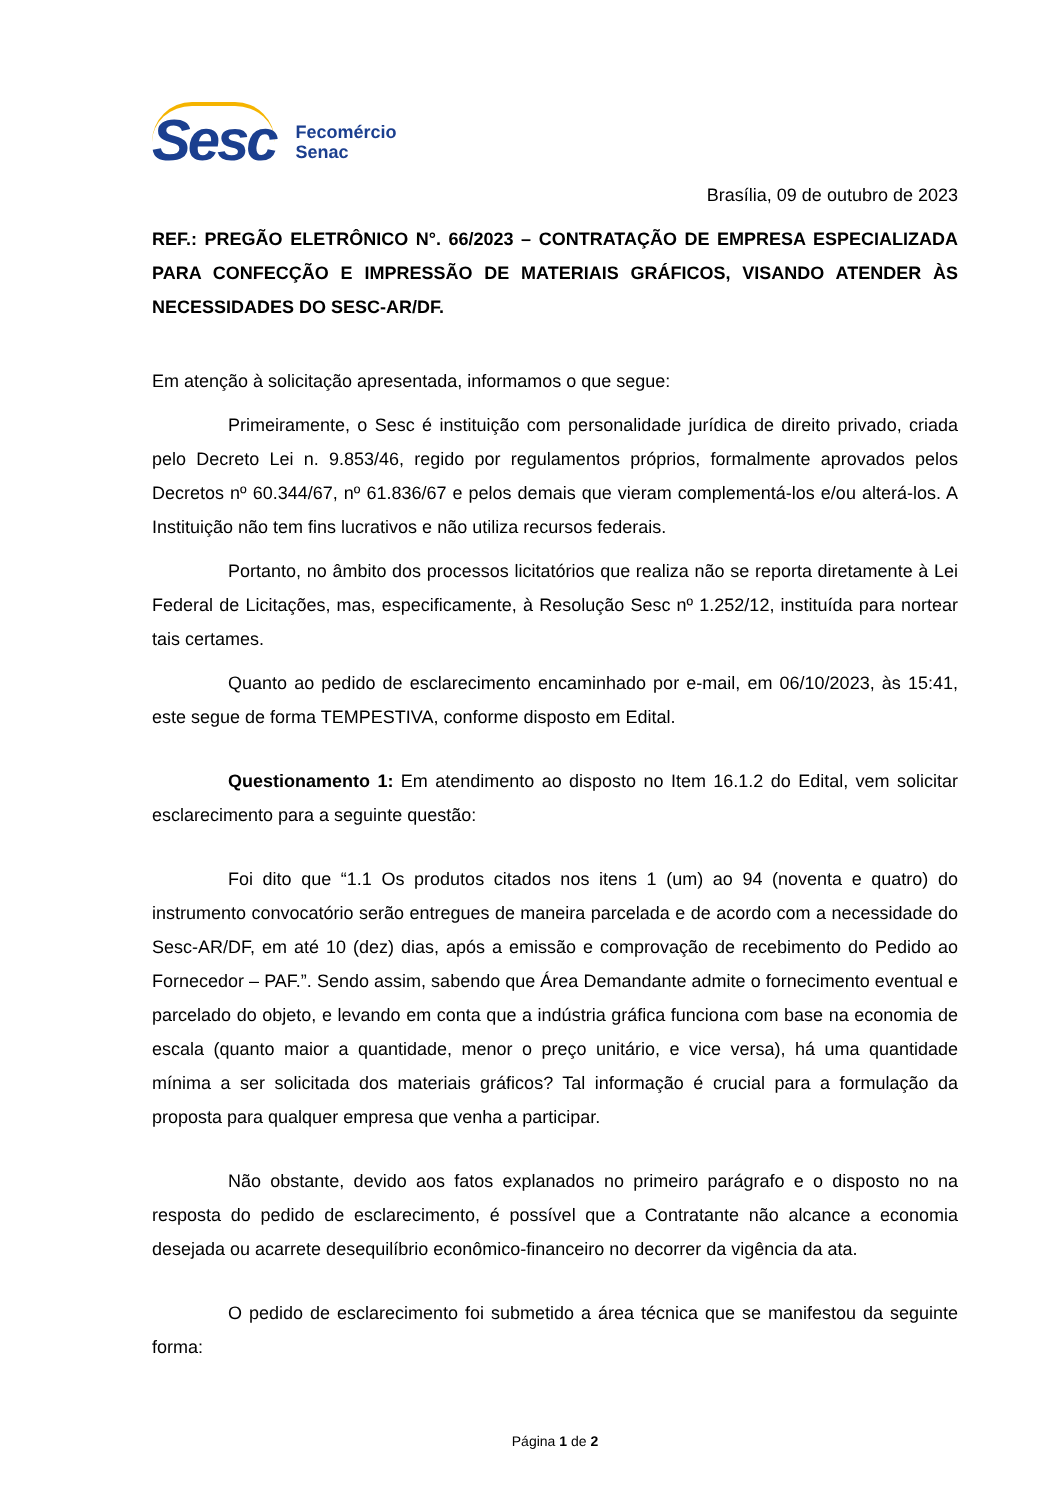Sesc
Fecomércio
Senac
Brasília, 09 de outubro de 2023
REF.: PREGÃO ELETRÔNICO N°. 66/2023 – CONTRATAÇÃO DE EMPRESA ESPECIALIZADA PARA CONFECÇÃO E IMPRESSÃO DE MATERIAIS GRÁFICOS, VISANDO ATENDER ÀS NECESSIDADES DO SESC-AR/DF.
Em atenção à solicitação apresentada, informamos o que segue:
Primeiramente, o Sesc é instituição com personalidade jurídica de direito privado, criada pelo Decreto Lei n. 9.853/46, regido por regulamentos próprios, formalmente aprovados pelos Decretos nº 60.344/67, nº 61.836/67 e pelos demais que vieram complementá-los e/ou alterá-los. A Instituição não tem fins lucrativos e não utiliza recursos federais.
Portanto, no âmbito dos processos licitatórios que realiza não se reporta diretamente à Lei Federal de Licitações, mas, especificamente, à Resolução Sesc nº 1.252/12, instituída para nortear tais certames.
Quanto ao pedido de esclarecimento encaminhado por e-mail, em 06/10/2023, às 15:41, este segue de forma TEMPESTIVA, conforme disposto em Edital.
Questionamento 1: Em atendimento ao disposto no Item 16.1.2 do Edital, vem solicitar esclarecimento para a seguinte questão:
Foi dito que “1.1 Os produtos citados nos itens 1 (um) ao 94 (noventa e quatro) do instrumento convocatório serão entregues de maneira parcelada e de acordo com a necessidade do Sesc-AR/DF, em até 10 (dez) dias, após a emissão e comprovação de recebimento do Pedido ao Fornecedor – PAF.”. Sendo assim, sabendo que Área Demandante admite o fornecimento eventual e parcelado do objeto, e levando em conta que a indústria gráfica funciona com base na economia de escala (quanto maior a quantidade, menor o preço unitário, e vice versa), há uma quantidade mínima a ser solicitada dos materiais gráficos? Tal informação é crucial para a formulação da proposta para qualquer empresa que venha a participar.
Não obstante, devido aos fatos explanados no primeiro parágrafo e o disposto no na resposta do pedido de esclarecimento, é possível que a Contratante não alcance a economia desejada ou acarrete desequilíbrio econômico-financeiro no decorrer da vigência da ata.
O pedido de esclarecimento foi submetido a área técnica que se manifestou da seguinte forma:
Página 1 de 2